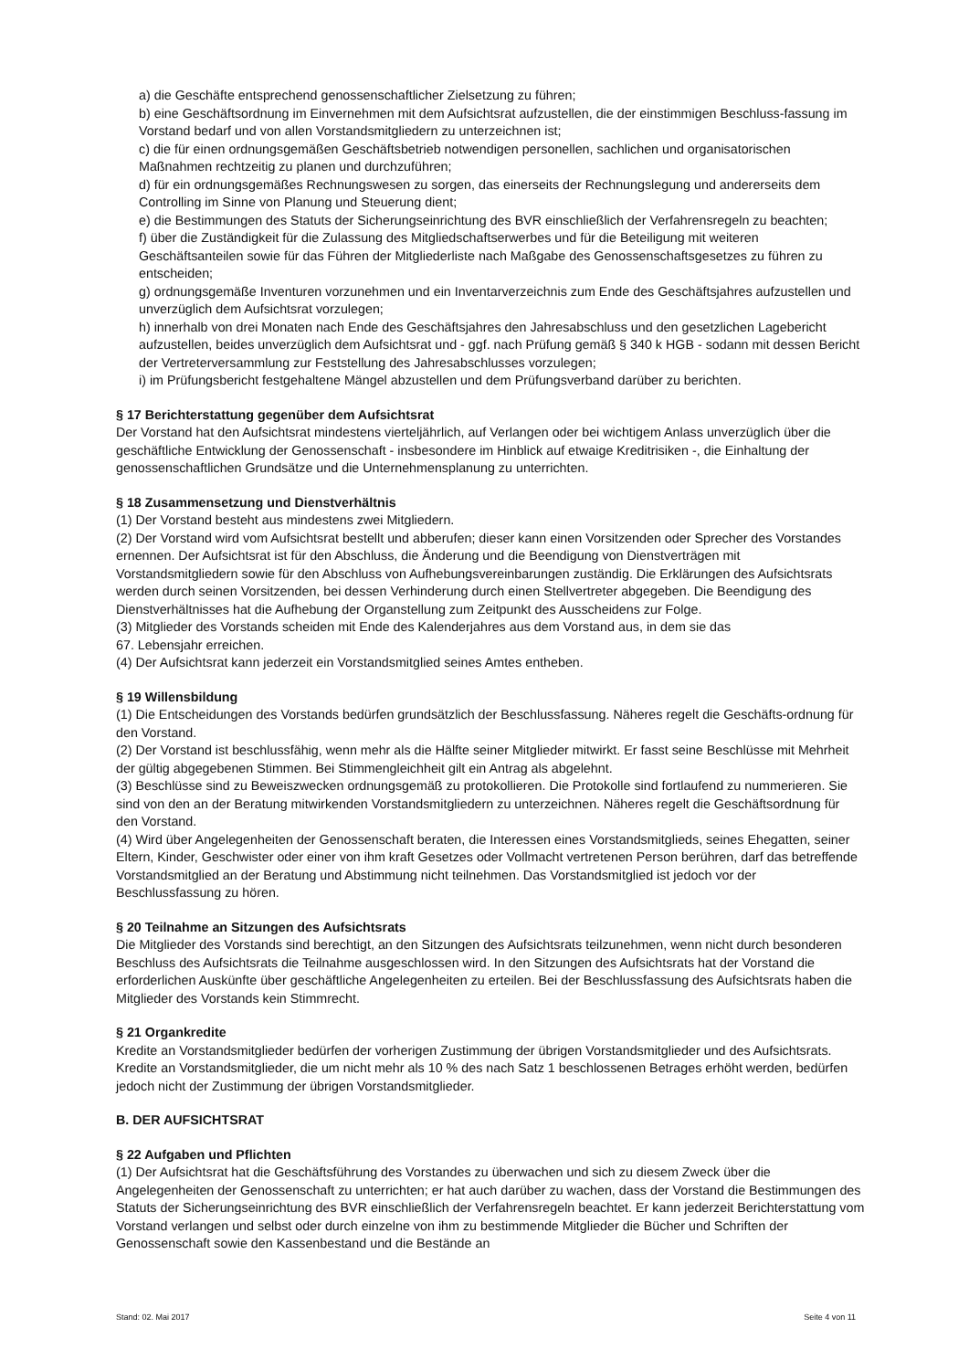a) die Geschäfte entsprechend genossenschaftlicher Zielsetzung zu führen;
b) eine Geschäftsordnung im Einvernehmen mit dem Aufsichtsrat aufzustellen, die der einstimmigen Beschluss-fassung im Vorstand bedarf und von allen Vorstandsmitgliedern zu unterzeichnen ist;
c) die für einen ordnungsgemäßen Geschäftsbetrieb notwendigen personellen, sachlichen und organisatorischen Maßnahmen rechtzeitig zu planen und durchzuführen;
d) für ein ordnungsgemäßes Rechnungswesen zu sorgen, das einerseits der Rechnungslegung und andererseits dem Controlling im Sinne von Planung und Steuerung dient;
e) die Bestimmungen des Statuts der Sicherungseinrichtung des BVR einschließlich der Verfahrensregeln zu beachten;
f) über die Zuständigkeit für die Zulassung des Mitgliedschaftserwerbes und für die Beteiligung mit weiteren Geschäftsanteilen sowie für das Führen der Mitgliederliste nach Maßgabe des Genossenschaftsgesetzes zu führen zu entscheiden;
g) ordnungsgemäße Inventuren vorzunehmen und ein Inventarverzeichnis zum Ende des Geschäftsjahres aufzustellen und unverzüglich dem Aufsichtsrat vorzulegen;
h) innerhalb von drei Monaten nach Ende des Geschäftsjahres den Jahresabschluss und den gesetzlichen Lagebericht aufzustellen, beides unverzüglich dem Aufsichtsrat und - ggf. nach Prüfung gemäß § 340 k HGB - sodann mit dessen Bericht der Vertreterversammlung zur Feststellung des Jahresabschlusses vorzulegen;
i) im Prüfungsbericht festgehaltene Mängel abzustellen und dem Prüfungsverband darüber zu berichten.
§ 17 Berichterstattung gegenüber dem Aufsichtsrat
Der Vorstand hat den Aufsichtsrat mindestens vierteljährlich, auf Verlangen oder bei wichtigem Anlass unverzüglich über die geschäftliche Entwicklung der Genossenschaft - insbesondere im Hinblick auf etwaige Kreditrisiken -, die Einhaltung der genossenschaftlichen Grundsätze und die Unternehmensplanung zu unterrichten.
§ 18 Zusammensetzung und Dienstverhältnis
(1) Der Vorstand besteht aus mindestens zwei Mitgliedern.
(2) Der Vorstand wird vom Aufsichtsrat bestellt und abberufen; dieser kann einen Vorsitzenden oder Sprecher des Vorstandes ernennen. Der Aufsichtsrat ist für den Abschluss, die Änderung und die Beendigung von Dienstverträgen mit Vorstandsmitgliedern sowie für den Abschluss von Aufhebungsvereinbarungen zuständig. Die Erklärungen des Aufsichtsrats werden durch seinen Vorsitzenden, bei dessen Verhinderung durch einen Stellvertreter abgegeben. Die Beendigung des Dienstverhältnisses hat die Aufhebung der Organstellung zum Zeitpunkt des Ausscheidens zur Folge.
(3) Mitglieder des Vorstands scheiden mit Ende des Kalenderjahres aus dem Vorstand aus, in dem sie das
67. Lebensjahr erreichen.
(4) Der Aufsichtsrat kann jederzeit ein Vorstandsmitglied seines Amtes entheben.
§ 19 Willensbildung
(1) Die Entscheidungen des Vorstands bedürfen grundsätzlich der Beschlussfassung. Näheres regelt die Geschäfts-ordnung für den Vorstand.
(2) Der Vorstand ist beschlussfähig, wenn mehr als die Hälfte seiner Mitglieder mitwirkt. Er fasst seine Beschlüsse mit Mehrheit der gültig abgegebenen Stimmen. Bei Stimmengleichheit gilt ein Antrag als abgelehnt.
(3) Beschlüsse sind zu Beweiszwecken ordnungsgemäß zu protokollieren. Die Protokolle sind fortlaufend zu nummerieren. Sie sind von den an der Beratung mitwirkenden Vorstandsmitgliedern zu unterzeichnen. Näheres regelt die Geschäftsordnung für den Vorstand.
(4) Wird über Angelegenheiten der Genossenschaft beraten, die Interessen eines Vorstandsmitglieds, seines Ehegatten, seiner Eltern, Kinder, Geschwister oder einer von ihm kraft Gesetzes oder Vollmacht vertretenen Person berühren, darf das betreffende Vorstandsmitglied an der Beratung und Abstimmung nicht teilnehmen. Das Vorstandsmitglied ist jedoch vor der Beschlussfassung zu hören.
§ 20 Teilnahme an Sitzungen des Aufsichtsrats
Die Mitglieder des Vorstands sind berechtigt, an den Sitzungen des Aufsichtsrats teilzunehmen, wenn nicht durch besonderen Beschluss des Aufsichtsrats die Teilnahme ausgeschlossen wird. In den Sitzungen des Aufsichtsrats hat der Vorstand die erforderlichen Auskünfte über geschäftliche Angelegenheiten zu erteilen. Bei der Beschlussfassung des Aufsichtsrats haben die Mitglieder des Vorstands kein Stimmrecht.
§ 21 Organkredite
Kredite an Vorstandsmitglieder bedürfen der vorherigen Zustimmung der übrigen Vorstandsmitglieder und des Aufsichtsrats. Kredite an Vorstandsmitglieder, die um nicht mehr als 10 % des nach Satz 1 beschlossenen Betrages erhöht werden, bedürfen jedoch nicht der Zustimmung der übrigen Vorstandsmitglieder.
B. DER AUFSICHTSRAT
§ 22 Aufgaben und Pflichten
(1) Der Aufsichtsrat hat die Geschäftsführung des Vorstandes zu überwachen und sich zu diesem Zweck über die Angelegenheiten der Genossenschaft zu unterrichten; er hat auch darüber zu wachen, dass der Vorstand die Bestimmungen des Statuts der Sicherungseinrichtung des BVR einschließlich der Verfahrensregeln beachtet. Er kann jederzeit Berichterstattung vom Vorstand verlangen und selbst oder durch einzelne von ihm zu bestimmende Mitglieder die Bücher und Schriften der Genossenschaft sowie den Kassenbestand und die Bestände an
Stand: 02. Mai 2017 Seite 4 von 11